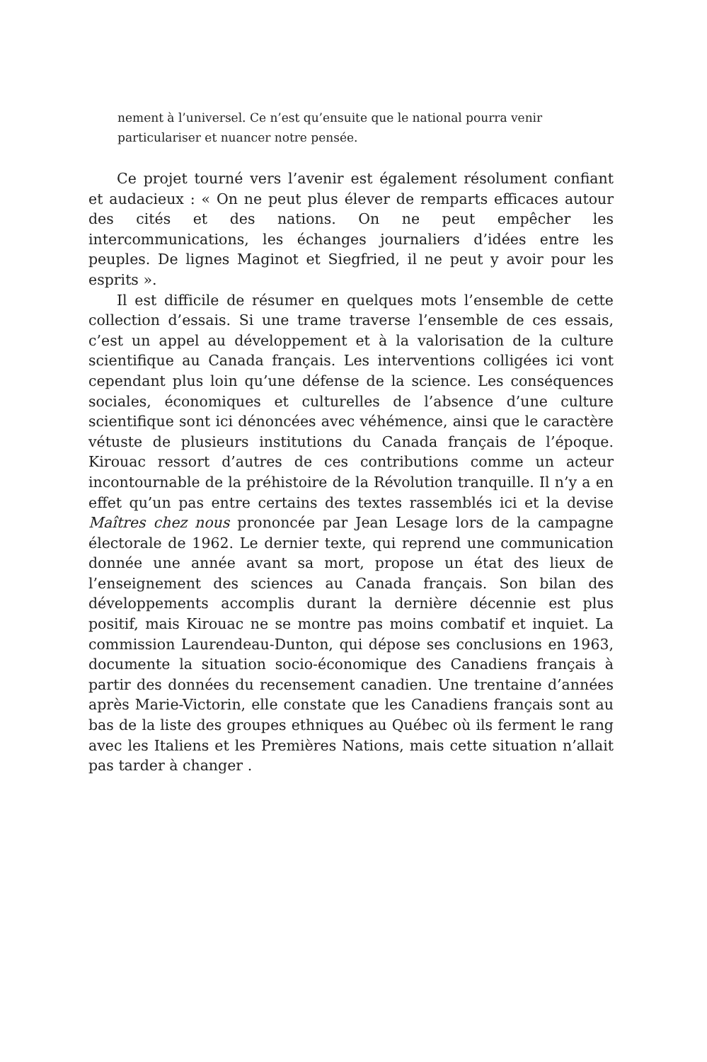nement à l’universel. Ce n’est qu’ensuite que le national pourra venir particulariser et nuancer notre pensée.
Ce projet tourné vers l’avenir est également résolument confiant et audacieux : « On ne peut plus élever de remparts efficaces autour des cités et des nations. On ne peut empêcher les intercommunications, les échanges journaliers d’idées entre les peuples. De lignes Maginot et Siegfried, il ne peut y avoir pour les esprits ».
Il est difficile de résumer en quelques mots l’ensemble de cette collection d’essais. Si une trame traverse l’ensemble de ces essais, c’est un appel au développement et à la valorisation de la culture scientifique au Canada français. Les interventions colligées ici vont cependant plus loin qu’une défense de la science. Les conséquences sociales, économiques et culturelles de l’absence d’une culture scientifique sont ici dénoncées avec véhémence, ainsi que le caractère vétuste de plusieurs institutions du Canada français de l’époque. Kirouac ressort d’autres de ces contributions comme un acteur incontournable de la préhistoire de la Révolution tranquille. Il n’y a en effet qu’un pas entre certains des textes rassemblés ici et la devise Maîtres chez nous prononcée par Jean Lesage lors de la campagne électorale de 1962. Le dernier texte, qui reprend une communication donnée une année avant sa mort, propose un état des lieux de l’enseignement des sciences au Canada français. Son bilan des développements accomplis durant la dernière décennie est plus positif, mais Kirouac ne se montre pas moins combatif et inquiet. La commission Laurendeau-Dunton, qui dépose ses conclusions en 1963, documente la situation socio-économique des Canadiens français à partir des données du recensement canadien. Une trentaine d’années après Marie-Victorin, elle constate que les Canadiens français sont au bas de la liste des groupes ethniques au Québec où ils ferment le rang avec les Italiens et les Premières Nations, mais cette situation n’allait pas tarder à changer .